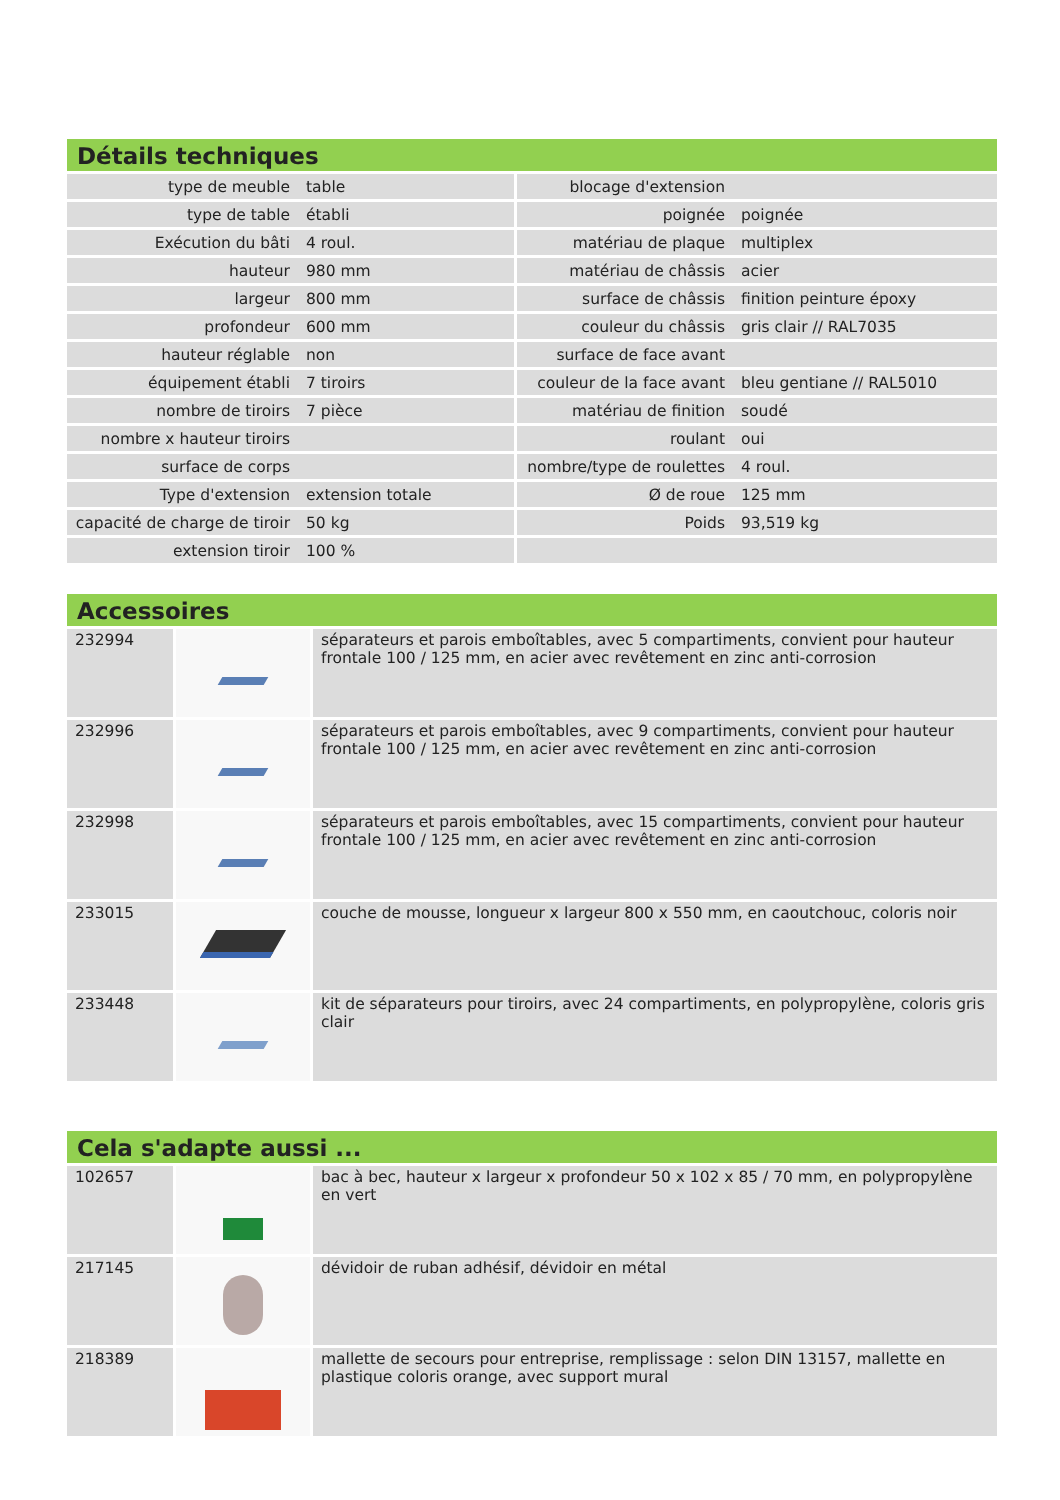Détails techniques
| type de meuble | table | blocage d'extension | |
| type de table | établi | poignée | poignée |
| Exécution du bâti | 4 roul. | matériau de plaque | multiplex |
| hauteur | 980 mm | matériau de châssis | acier |
| largeur | 800 mm | surface de châssis | finition peinture époxy |
| profondeur | 600 mm | couleur du châssis | gris clair // RAL7035 |
| hauteur réglable | non | surface de face avant | |
| équipement établi | 7 tiroirs | couleur de la face avant | bleu gentiane // RAL5010 |
| nombre de tiroirs | 7 pièce | matériau de finition | soudé |
| nombre x hauteur tiroirs | | roulant | oui |
| surface de corps | | nombre/type de roulettes | 4 roul. |
| Type d'extension | extension totale | Ø de roue | 125 mm |
| capacité de charge de tiroir | 50 kg | Poids | 93,519 kg |
| extension tiroir | 100 % | | |
Accessoires
| 232994 | | séparateurs et parois emboîtables, avec 5 compartiments, convient pour hauteur frontale 100 / 125 mm, en acier avec revêtement en zinc anti-corrosion |
| 232996 | | séparateurs et parois emboîtables, avec 9 compartiments, convient pour hauteur frontale 100 / 125 mm, en acier avec revêtement en zinc anti-corrosion |
| 232998 | | séparateurs et parois emboîtables, avec 15 compartiments, convient pour hauteur frontale 100 / 125 mm, en acier avec revêtement en zinc anti-corrosion |
| 233015 | | couche de mousse, longueur x largeur 800 x 550 mm, en caoutchouc, coloris noir |
| 233448 | | kit de séparateurs pour tiroirs, avec 24 compartiments, en polypropylène, coloris gris clair |
Cela s'adapte aussi ...
| 102657 | | bac à bec, hauteur x largeur x profondeur 50 x 102 x 85 / 70 mm, en polypropylène en vert |
| 217145 | | dévidoir de ruban adhésif, dévidoir en métal |
| 218389 | | mallette de secours pour entreprise, remplissage : selon DIN 13157, mallette en plastique coloris orange, avec support mural |